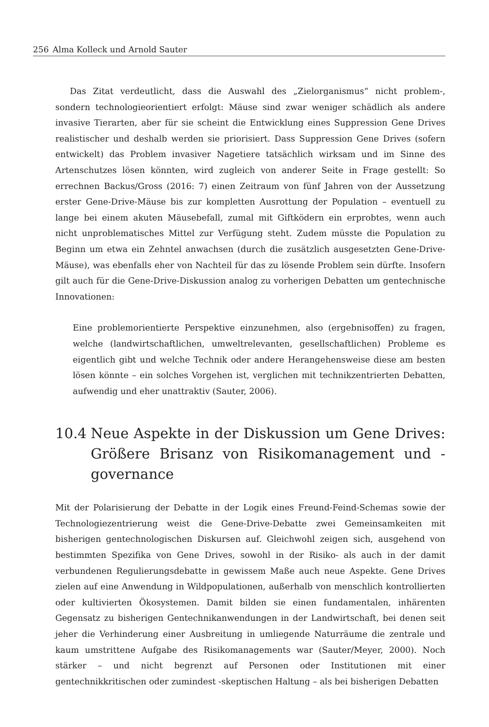256 Alma Kolleck und Arnold Sauter
Das Zitat verdeutlicht, dass die Auswahl des „Zielorganismus“ nicht problem-, sondern technologieorientiert erfolgt: Mäuse sind zwar weniger schädlich als andere invasive Tierarten, aber für sie scheint die Entwicklung eines Suppression Gene Drives realistischer und deshalb werden sie priorisiert. Dass Suppression Gene Drives (sofern entwickelt) das Problem invasiver Nagetiere tatsächlich wirksam und im Sinne des Artenschutzes lösen könnten, wird zugleich von anderer Seite in Frage gestellt: So errechnen Backus/Gross (2016: 7) einen Zeitraum von fünf Jahren von der Aussetzung erster Gene-Drive-Mäuse bis zur kompletten Ausrottung der Population – eventuell zu lange bei einem akuten Mäusebefall, zumal mit Giftködern ein erprobtes, wenn auch nicht unproblematisches Mittel zur Verfügung steht. Zudem müsste die Population zu Beginn um etwa ein Zehntel anwachsen (durch die zusätzlich ausgesetzten Gene-Drive-Mäuse), was ebenfalls eher von Nachteil für das zu lösende Problem sein dürfte. Insofern gilt auch für die Gene-Drive-Diskussion analog zu vorherigen Debatten um gentechnische Innovationen:
Eine problemorientierte Perspektive einzunehmen, also (ergebnisoffen) zu fragen, welche (landwirtschaftlichen, umweltrelevanten, gesellschaftlichen) Probleme es eigentlich gibt und welche Technik oder andere Herangehensweise diese am besten lösen könnte – ein solches Vorgehen ist, verglichen mit technikzentrierten Debatten, aufwendig und eher unattraktiv (Sauter, 2006).
10.4 Neue Aspekte in der Diskussion um Gene Drives: Größere Brisanz von Risikomanagement und -governance
Mit der Polarisierung der Debatte in der Logik eines Freund-Feind-Schemas sowie der Technologiezentrierung weist die Gene-Drive-Debatte zwei Gemeinsamkeiten mit bisherigen gentechnologischen Diskursen auf. Gleichwohl zeigen sich, ausgehend von bestimmten Spezifika von Gene Drives, sowohl in der Risiko- als auch in der damit verbundenen Regulierungsdebatte in gewissem Maße auch neue Aspekte. Gene Drives zielen auf eine Anwendung in Wildpopulationen, außerhalb von menschlich kontrollierten oder kultivierten Ökosystemen. Damit bilden sie einen fundamentalen, inhärenten Gegensatz zu bisherigen Gentechnikanwendungen in der Landwirtschaft, bei denen seit jeher die Verhinderung einer Ausbreitung in umliegende Naturräume die zentrale und kaum umstrittene Aufgabe des Risikomanagements war (Sauter/Meyer, 2000). Noch stärker – und nicht begrenzt auf Personen oder Institutionen mit einer gentechnikkritischen oder zumindest -skeptischen Haltung – als bei bisherigen Debatten